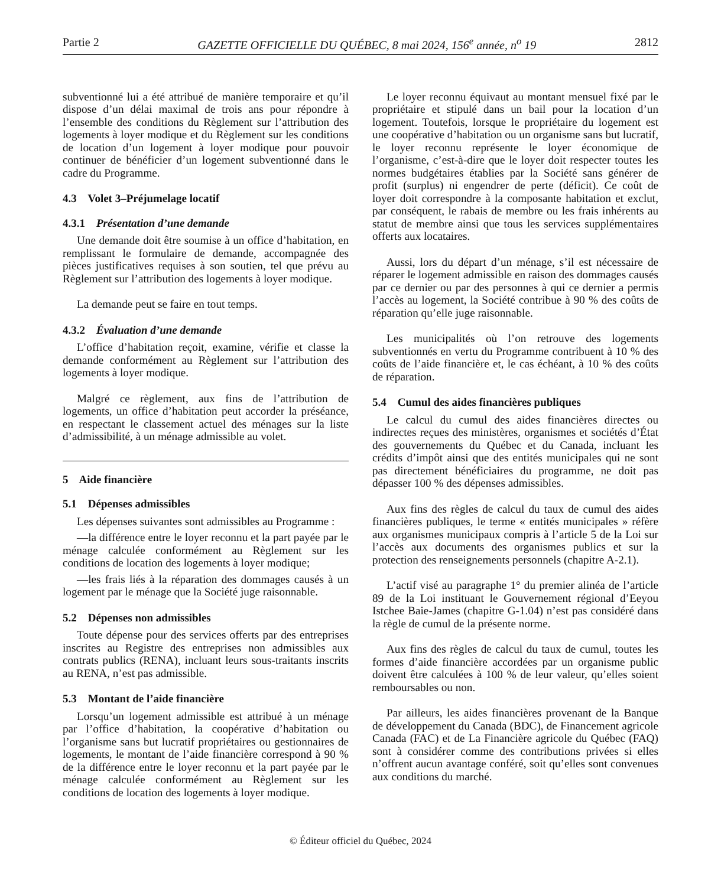Partie 2 GAZETTE OFFICIELLE DU QUÉBEC, 8 mai 2024, 156<sup>e</sup> année, n<sup>o</sup> 19 2812
subventionné lui a été attribué de manière temporaire et qu’il dispose d’un délai maximal de trois ans pour répondre à l’ensemble des conditions du Règlement sur l’attribution des logements à loyer modique et du Règlement sur les conditions de location d’un logement à loyer modique pour pouvoir continuer de bénéficier d’un logement subventionné dans le cadre du Programme.
4.3 Volet 3–Préjumelage locatif
4.3.1 Présentation d’une demande
Une demande doit être soumise à un office d’habitation, en remplissant le formulaire de demande, accompagnée des pièces justificatives requises à son soutien, tel que prévu au Règlement sur l’attribution des logements à loyer modique.
La demande peut se faire en tout temps.
4.3.2 Évaluation d’une demande
L’office d’habitation reçoit, examine, vérifie et classe la demande conformément au Règlement sur l’attribution des logements à loyer modique.
Malgré ce règlement, aux fins de l’attribution de logements, un office d’habitation peut accorder la préséance, en respectant le classement actuel des ménages sur la liste d’admissibilité, à un ménage admissible au volet.
5 Aide financière
5.1 Dépenses admissibles
Les dépenses suivantes sont admissibles au Programme :
—la différence entre le loyer reconnu et la part payée par le ménage calculée conformément au Règlement sur les conditions de location des logements à loyer modique;
—les frais liés à la réparation des dommages causés à un logement par le ménage que la Société juge raisonnable.
5.2 Dépenses non admissibles
Toute dépense pour des services offerts par des entreprises inscrites au Registre des entreprises non admissibles aux contrats publics (RENA), incluant leurs sous-traitants inscrits au RENA, n’est pas admissible.
5.3 Montant de l’aide financière
Lorsqu’un logement admissible est attribué à un ménage par l’office d’habitation, la coopérative d’habitation ou l’organisme sans but lucratif propriétaires ou gestionnaires de logements, le montant de l’aide financière correspond à 90 % de la différence entre le loyer reconnu et la part payée par le ménage calculée conformément au Règlement sur les conditions de location des logements à loyer modique.
Le loyer reconnu équivaut au montant mensuel fixé par le propriétaire et stipulé dans un bail pour la location d’un logement. Toutefois, lorsque le propriétaire du logement est une coopérative d’habitation ou un organisme sans but lucratif, le loyer reconnu représente le loyer économique de l’organisme, c’est-à-dire que le loyer doit respecter toutes les normes budgétaires établies par la Société sans générer de profit (surplus) ni engendrer de perte (déficit). Ce coût de loyer doit correspondre à la composante habitation et exclut, par conséquent, le rabais de membre ou les frais inhérents au statut de membre ainsi que tous les services supplémentaires offerts aux locataires.
Aussi, lors du départ d’un ménage, s’il est nécessaire de réparer le logement admissible en raison des dommages causés par ce dernier ou par des personnes à qui ce dernier a permis l’accès au logement, la Société contribue à 90 % des coûts de réparation qu’elle juge raisonnable.
Les municipalités où l’on retrouve des logements subventionnés en vertu du Programme contribuent à 10 % des coûts de l’aide financière et, le cas échéant, à 10 % des coûts de réparation.
5.4 Cumul des aides financières publiques
Le calcul du cumul des aides financières directes ou indirectes reçues des ministères, organismes et sociétés d’État des gouvernements du Québec et du Canada, incluant les crédits d’impôt ainsi que des entités municipales qui ne sont pas directement bénéficiaires du programme, ne doit pas dépasser 100 % des dépenses admissibles.
Aux fins des règles de calcul du taux de cumul des aides financières publiques, le terme « entités municipales » réfère aux organismes municipaux compris à l’article 5 de la Loi sur l’accès aux documents des organismes publics et sur la protection des renseignements personnels (chapitre A-2.1).
L’actif visé au paragraphe 1° du premier alinéa de l’article 89 de la Loi instituant le Gouvernement régional d’Eeyou Istchee Baie-James (chapitre G-1.04) n’est pas considéré dans la règle de cumul de la présente norme.
Aux fins des règles de calcul du taux de cumul, toutes les formes d’aide financière accordées par un organisme public doivent être calculées à 100 % de leur valeur, qu’elles soient remboursables ou non.
Par ailleurs, les aides financières provenant de la Banque de développement du Canada (BDC), de Financement agricole Canada (FAC) et de La Financière agricole du Québec (FAQ) sont à considérer comme des contributions privées si elles n’offrent aucun avantage conféré, soit qu’elles sont convenues aux conditions du marché.
© Éditeur officiel du Québec, 2024